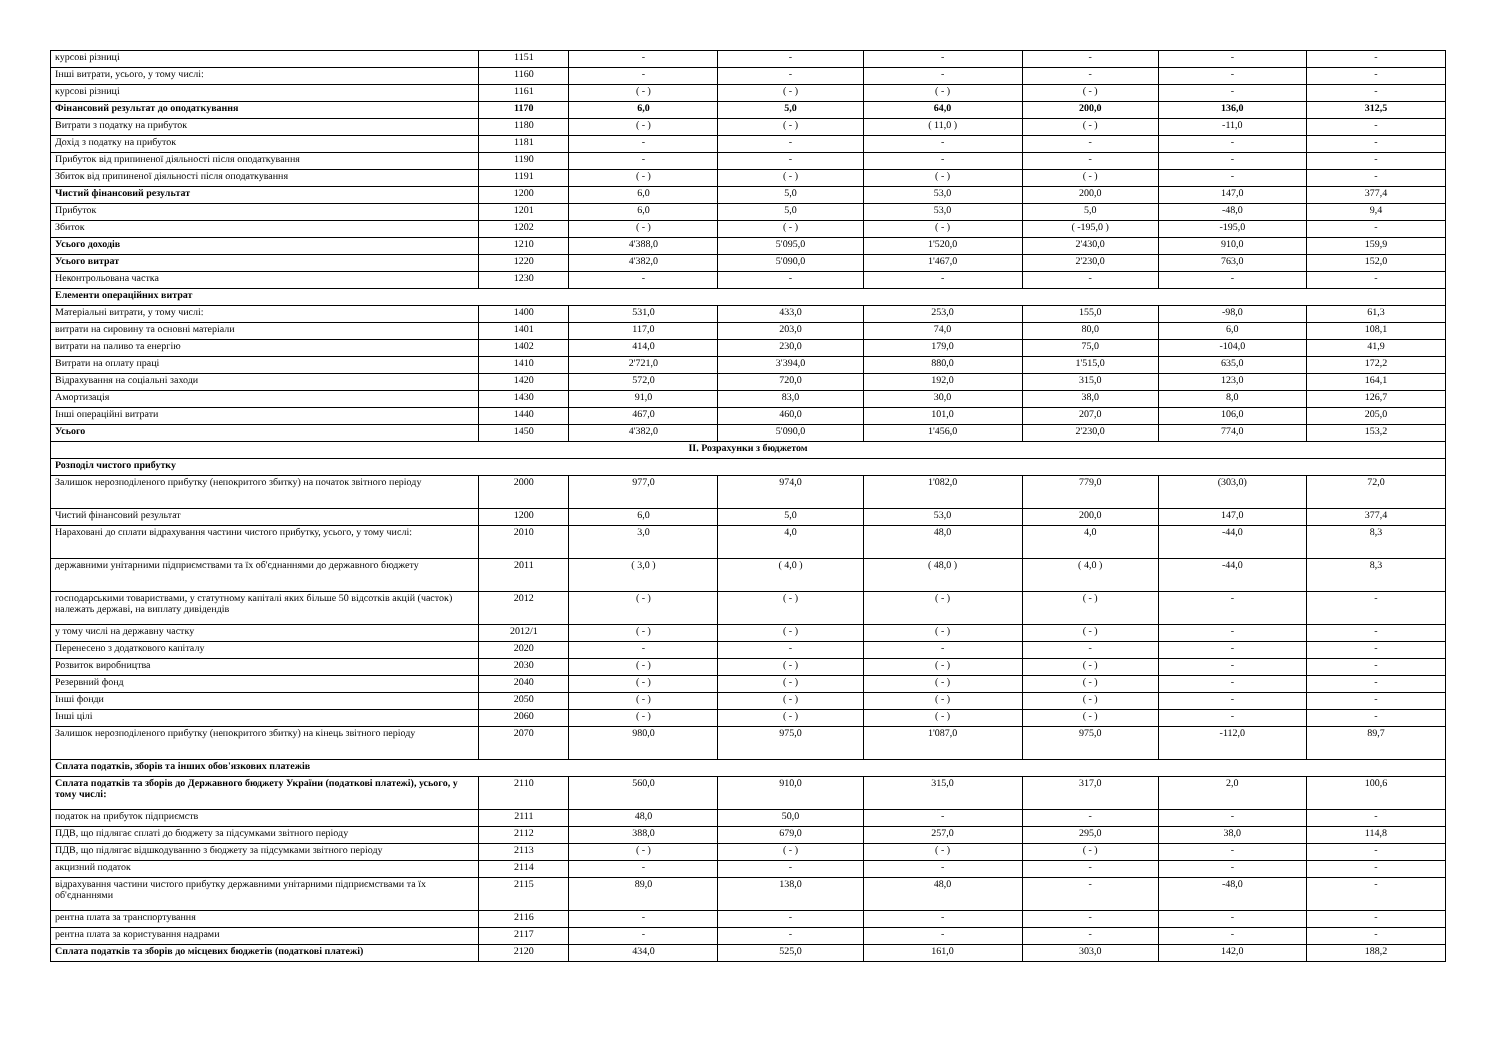| курсові різниці | 1151 | - | - | - | - | - | - |
| Інші витрати, усього, у тому числі: | 1160 | - | - | - | - | - | - |
| курсові різниці | 1161 | ( - ) | ( - ) | ( - ) | ( - ) | - | - |
| Фінансовий результат до оподаткування | 1170 | 6,0 | 5,0 | 64,0 | 200,0 | 136,0 | 312,5 |
| Витрати з податку на прибуток | 1180 | ( - ) | ( - ) | ( 11,0 ) | ( - ) | -11,0 | - |
| Дохід з податку на прибуток | 1181 | - | - | - | - | - | - |
| Прибуток від припиненої діяльності після оподаткування | 1190 | - | - | - | - | - | - |
| Збиток від припиненої діяльності після оподаткування | 1191 | ( - ) | ( - ) | ( - ) | ( - ) | - | - |
| Чистий фінансовий результат | 1200 | 6,0 | 5,0 | 53,0 | 200,0 | 147,0 | 377,4 |
| Прибуток | 1201 | 6,0 | 5,0 | 53,0 | 5,0 | -48,0 | 9,4 |
| Збиток | 1202 | ( - ) | ( - ) | ( - ) | ( -195,0 ) | -195,0 | - |
| Усього доходів | 1210 | 4'388,0 | 5'095,0 | 1'520,0 | 2'430,0 | 910,0 | 159,9 |
| Усього витрат | 1220 | 4'382,0 | 5'090,0 | 1'467,0 | 2'230,0 | 763,0 | 152,0 |
| Неконтрольована частка | 1230 | - | - | - | - | - | - |
| Елементи операційних витрат | | | | | | | |
| Матеріальні витрати, у тому числі: | 1400 | 531,0 | 433,0 | 253,0 | 155,0 | -98,0 | 61,3 |
| витрати на сировину та основні матеріали | 1401 | 117,0 | 203,0 | 74,0 | 80,0 | 6,0 | 108,1 |
| витрати на паливо та енергію | 1402 | 414,0 | 230,0 | 179,0 | 75,0 | -104,0 | 41,9 |
| Витрати на оплату праці | 1410 | 2'721,0 | 3'394,0 | 880,0 | 1'515,0 | 635,0 | 172,2 |
| Відрахування на соціальні заходи | 1420 | 572,0 | 720,0 | 192,0 | 315,0 | 123,0 | 164,1 |
| Амортизація | 1430 | 91,0 | 83,0 | 30,0 | 38,0 | 8,0 | 126,7 |
| Інші операційні витрати | 1440 | 467,0 | 460,0 | 101,0 | 207,0 | 106,0 | 205,0 |
| Усього | 1450 | 4'382,0 | 5'090,0 | 1'456,0 | 2'230,0 | 774,0 | 153,2 |
| ІІ. Розрахунки з бюджетом | | | | | | | |
| Розподіл чистого прибутку | | | | | | | |
| Залишок нерозподіленого прибутку (непокритого збитку) на початок звітного періоду | 2000 | 977,0 | 974,0 | 1'082,0 | 779,0 | (303,0) | 72,0 |
| Чистий фінансовий результат | 1200 | 6,0 | 5,0 | 53,0 | 200,0 | 147,0 | 377,4 |
| Нараховані до сплати відрахування частини чистого прибутку, усього, у тому числі: | 2010 | 3,0 | 4,0 | 48,0 | 4,0 | -44,0 | 8,3 |
| державними унітарними підприємствами та їх об'єднаннями до державного бюджету | 2011 | ( 3,0 ) | ( 4,0 ) | ( 48,0 ) | ( 4,0 ) | -44,0 | 8,3 |
| господарськими товариствами, у статутному капіталі яких більше 50 відсотків акцій (часток) належать державі, на виплату дивідендів | 2012 | ( - ) | ( - ) | ( - ) | ( - ) | - | - |
| у тому числі на державну частку | 2012/1 | ( - ) | ( - ) | ( - ) | ( - ) | - | - |
| Перенесено з додаткового капіталу | 2020 | - | - | - | - | - | - |
| Розвиток виробництва | 2030 | ( - ) | ( - ) | ( - ) | ( - ) | - | - |
| Резервний фонд | 2040 | ( - ) | ( - ) | ( - ) | ( - ) | - | - |
| Інші фонди | 2050 | ( - ) | ( - ) | ( - ) | ( - ) | - | - |
| Інші цілі | 2060 | ( - ) | ( - ) | ( - ) | ( - ) | - | - |
| Залишок нерозподіленого прибутку (непокритого збитку) на кінець звітного періоду | 2070 | 980,0 | 975,0 | 1'087,0 | 975,0 | -112,0 | 89,7 |
| Сплата податків, зборів та інших обов'язкових платежів | | | | | | | |
| Сплата податків та зборів до Державного бюджету України (податкові платежі), усього, у тому числі: | 2110 | 560,0 | 910,0 | 315,0 | 317,0 | 2,0 | 100,6 |
| податок на прибуток підприємств | 2111 | 48,0 | 50,0 | - | - | - | - |
| ПДВ, що підлягає сплаті до бюджету за підсумками звітного періоду | 2112 | 388,0 | 679,0 | 257,0 | 295,0 | 38,0 | 114,8 |
| ПДВ, що підлягає відшкодуванню з бюджету за підсумками звітного періоду | 2113 | ( - ) | ( - ) | ( - ) | ( - ) | - | - |
| акцизний податок | 2114 | - | - | - | - | - | - |
| відрахування частини чистого прибутку державними унітарними підприємствами та їх об'єднаннями | 2115 | 89,0 | 138,0 | 48,0 | - | -48,0 | - |
| рентна плата за транспортування | 2116 | - | - | - | - | - | - |
| рентна плата за користування надрами | 2117 | - | - | - | - | - | - |
| Сплата податків та зборів до місцевих бюджетів (податкові платежі) | 2120 | 434,0 | 525,0 | 161,0 | 303,0 | 142,0 | 188,2 |